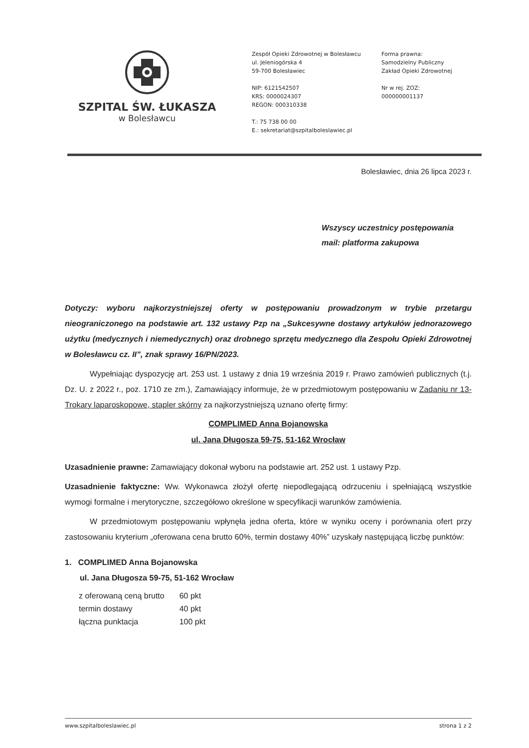SZPITAL ŚW. ŁUKASZA
w Bolesławcu
Zespół Opieki Zdrowotnej w Bolesławcu
ul. Jeleniogórska 4
59-700 Bolesławiec
NIP: 6121542507
KRS: 0000024307
REGON: 000310338
T.: 75 738 00 00
E.: sekretariat@szpitalboleslawiec.pl
Forma prawna:
Samodzielny Publiczny
Zakład Opieki Zdrowotnej
Nr w rej. ZOZ:
000000001137
Bolesławiec, dnia 26 lipca 2023 r.
Wszyscy uczestnicy postępowania
mail: platforma zakupowa
Dotyczy: wyboru najkorzystniejszej oferty w postępowaniu prowadzonym w trybie przetargu nieograniczonego na podstawie art. 132 ustawy Pzp na „Sukcesywne dostawy artykułów jednorazowego użytku (medycznych i niemedycznych) oraz drobnego sprzętu medycznego dla Zespołu Opieki Zdrowotnej w Bolesławcu cz. II”, znak sprawy 16/PN/2023.
Wypełniając dyspozycję art. 253 ust. 1 ustawy z dnia 19 września 2019 r. Prawo zamówień publicznych (t.j. Dz. U. z 2022 r., poz. 1710 ze zm.), Zamawiający informuje, że w przedmiotowym postępowaniu w Zadaniu nr 13- Trokary laparoskopowe, stapler skórny za najkorzystniejszą uznano ofertę firmy:
COMPLIMED Anna Bojanowska
ul. Jana Długosza 59-75, 51-162 Wrocław
Uzasadnienie prawne: Zamawiający dokonał wyboru na podstawie art. 252 ust. 1 ustawy Pzp.
Uzasadnienie faktyczne: Ww. Wykonawca złożył ofertę niepodlegającą odrzuceniu i spełniającą wszystkie wymogi formalne i merytoryczne, szczegółowo określone w specyfikacji warunków zamówienia.
W przedmiotowym postępowaniu wpłynęła jedna oferta, które w wyniku oceny i porównania ofert przy zastosowaniu kryterium „oferowana cena brutto 60%, termin dostawy 40%” uzyskały następującą liczbę punktów:
1. COMPLIMED Anna Bojanowska
ul. Jana Długosza 59-75, 51-162 Wrocław
| z oferowaną ceną brutto | 60 pkt |
| termin dostawy | 40 pkt |
| łączna punktacja | 100 pkt |
www.szpitalboleslawiec.pl strona 1 z 2